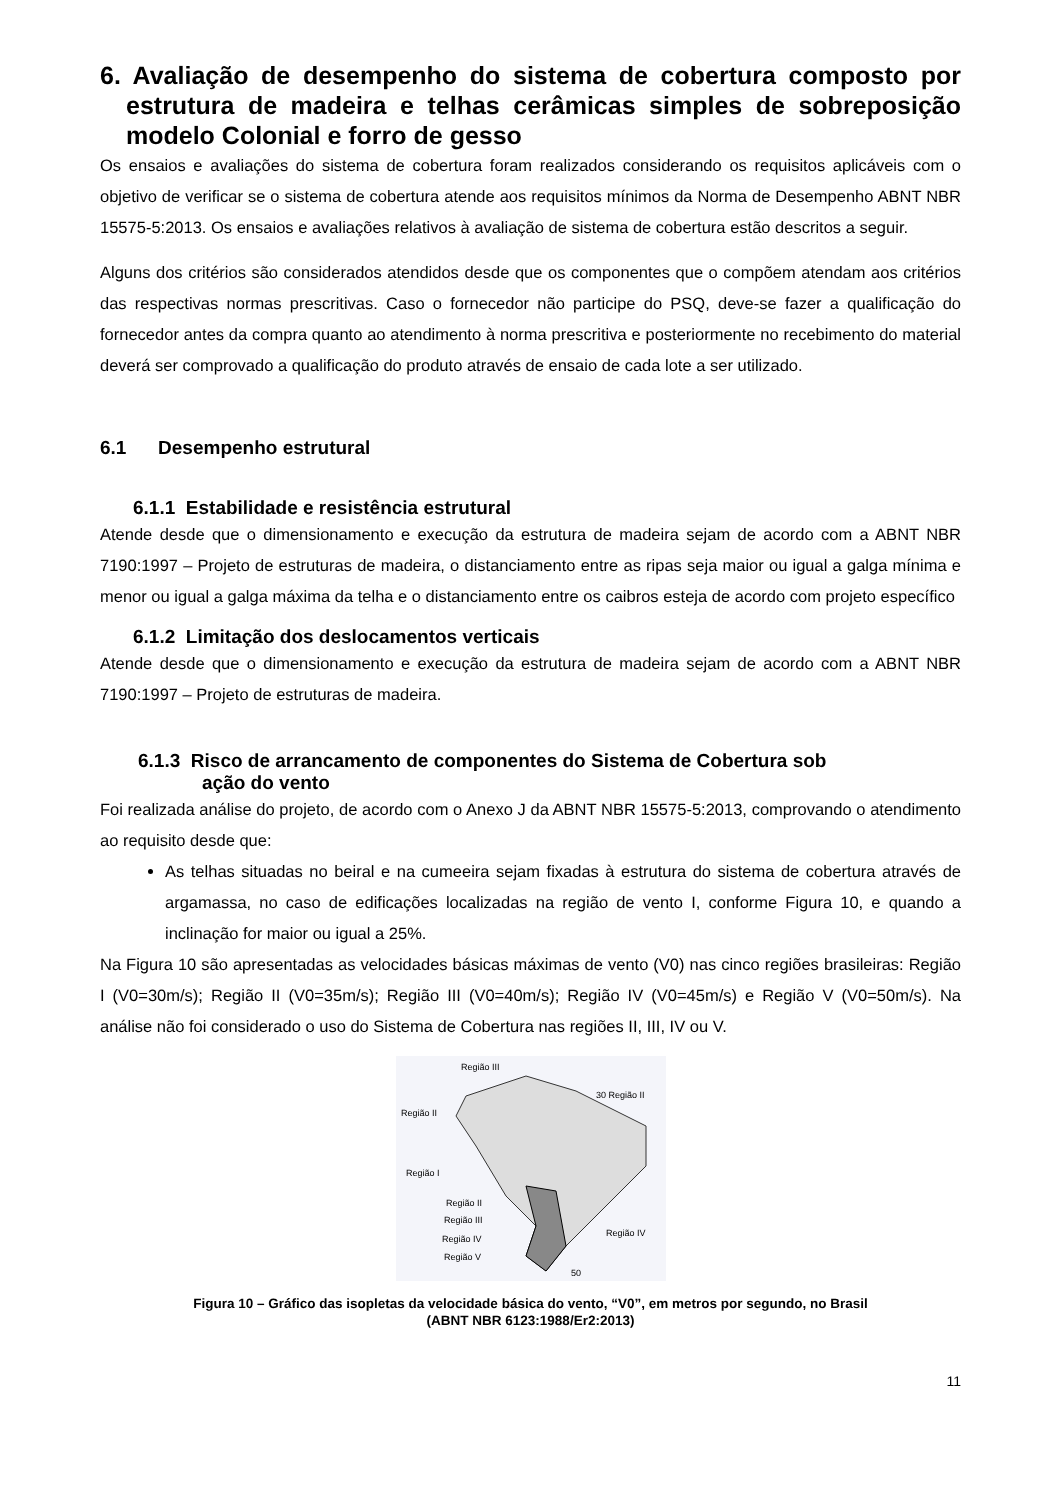6. Avaliação de desempenho do sistema de cobertura composto por estrutura de madeira e telhas cerâmicas simples de sobreposição modelo Colonial e forro de gesso
Os ensaios e avaliações do sistema de cobertura foram realizados considerando os requisitos aplicáveis com o objetivo de verificar se o sistema de cobertura atende aos requisitos mínimos da Norma de Desempenho ABNT NBR 15575-5:2013. Os ensaios e avaliações relativos à avaliação de sistema de cobertura estão descritos a seguir.
Alguns dos critérios são considerados atendidos desde que os componentes que o compõem atendam aos critérios das respectivas normas prescritivas. Caso o fornecedor não participe do PSQ, deve-se fazer a qualificação do fornecedor antes da compra quanto ao atendimento à norma prescritiva e posteriormente no recebimento do material deverá ser comprovado a qualificação do produto através de ensaio de cada lote a ser utilizado.
6.1 Desempenho estrutural
6.1.1 Estabilidade e resistência estrutural
Atende desde que o dimensionamento e execução da estrutura de madeira sejam de acordo com a ABNT NBR 7190:1997 – Projeto de estruturas de madeira, o distanciamento entre as ripas seja maior ou igual a galga mínima e menor ou igual a galga máxima da telha e o distanciamento entre os caibros esteja de acordo com projeto específico
6.1.2 Limitação dos deslocamentos verticais
Atende desde que o dimensionamento e execução da estrutura de madeira sejam de acordo com a ABNT NBR 7190:1997 – Projeto de estruturas de madeira.
6.1.3 Risco de arrancamento de componentes do Sistema de Cobertura sob
ação do vento
Foi realizada análise do projeto, de acordo com o Anexo J da ABNT NBR 15575-5:2013, comprovando o atendimento ao requisito desde que:
As telhas situadas no beiral e na cumeeira sejam fixadas à estrutura do sistema de cobertura através de argamassa, no caso de edificações localizadas na região de vento I, conforme Figura 10, e quando a inclinação for maior ou igual a 25%.
Na Figura 10 são apresentadas as velocidades básicas máximas de vento (V0) nas cinco regiões brasileiras: Região I (V0=30m/s); Região II (V0=35m/s); Região III (V0=40m/s); Região IV (V0=45m/s) e Região V (V0=50m/s). Na análise não foi considerado o uso do Sistema de Cobertura nas regiões II, III, IV ou V.
Região III
30 Região II
Região II
Região I
Região II
Região III
Região IV
Região V
Região IV
50
Figura 10 – Gráfico das isopletas da velocidade básica do vento, “V0”, em metros por segundo, no Brasil
(ABNT NBR 6123:1988/Er2:2013)
11